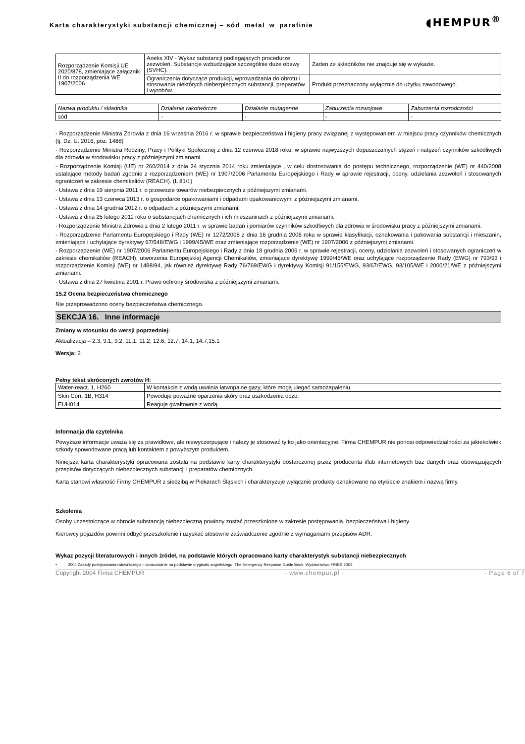Karta charakterystyki substancji chemicznej – sód_metal_w_parafinie
◖HEMPUR<sup>®</sup>
| Rozporządzenie Komisji UE 2020/878, zmieniające załącznik II do rozporządzenia WE 1907/2006 | Aneks XIV - Wykaz substancji podlegających procedurze zezwoleń. Substancje wzbudzające szczególnie duże obawy (SVHC). | Żaden ze składników nie znajduje się w wykazie. |
| | Ograniczenia dotyczące produkcji, wprowadzania do obrotu i stosowania niektórych niebezpiecznych substancji, preparatów i wyrobów. | Produkt przeznaczony wyłącznie do użytku zawodowego. |
| Nazwa produktu / składnika | Działanie rakotwórcze | Działanie mutagenne | Zaburzenia rozwojowe | Zaburzenia rozrodczości |
| sód | - | - | - | - |
- Rozporządzenie Ministra Zdrowia z dnia 16 września 2016 r. w sprawie bezpieczeństwa i higieny pracy związanej z występowaniem w miejscu pracy czynników chemicznych (tj. Dz. U. 2016, poz. 1488)
- Rozporządzenie Ministra Rodziny, Pracy i Polityki Społecznej z dnia 12 czerwca 2018 roku, w sprawie najwyższych dopuszczalnych stężeń i natężeń czynników szkodliwych dla zdrowia w środowisku pracy z późniejszymi zmianami.
- Rozporządzenie Komisji (UE) nr 260/2014 z dnia 24 stycznia 2014 roku zmieniające , w celu dostosowania do postępu technicznego, rozporządzenie (WE) nr 440/2008 ustalające metody badań zgodnie z rozporządzeniem (WE) nr 1907/2006 Parlamentu Europejskiego i Rady w sprawie rejestracji, oceny, udzielania zezwoleń i stosowanych ograniczeń w zakresie chemikaliów (REACH). (L 81/1)
- Ustawa z dnia 19 sierpnia 2011 r. o przewozie towarów niebezpiecznych z późniejszymi zmianami.
- Ustawa z dnia 13 czerwca 2013 r. o gospodarce opakowaniami i odpadami opakowaniowymi z późniejszymi zmianami.
- Ustawa z dnia 14 grudnia 2012 r. o odpadach z późniejszymi zmianami.
- Ustawa z dnia 25 lutego 2011 roku o substancjach chemicznych i ich mieszaninach z późniejszymi zmianami.
- Rozporządzenie Ministra Zdrowia z dnia 2 lutego 2011 r. w sprawie badań i pomiarów czynników szkodliwych dla zdrowia w środowisku pracy z późniejszymi zmianami.
- Rozporządzenie Parlamentu Europejskiego i Rady (WE) nr 1272/2008 z dnia 16 grudnia 2008 roku w sprawie klasyfikacji, oznakowania i pakowania substancji i mieszanin, zmieniające i uchylające dyrektywy 67/548/EWG i 1999/45/WE oraz zmieniające rozporządzenie (WE) nr 1907/2006 z późniejszymi zmianami.
- Rozporządzenie (WE) nr 1907/2006 Parlamentu Europejskiego i Rady z dnia 18 grudnia 2006 r. w sprawie rejestracji, oceny, udzielania zezwoleń i stosowanych ograniczeń w zakresie chemikaliów (REACH), utworzenia Europejskiej Agencji Chemikaliów, zmieniające dyrektywę 1999/45/WE oraz uchylające rozporządzenie Rady (EWG) nr 793/93 i rozporządzenie Komisji (WE) nr 1488/94, jak również dyrektywę Rady 76/769/EWG i dyrektywy Komisji 91/155/EWG, 93/67/EWG, 93/105/WE i 2000/21/WE z późniejszymi zmianami.
- Ustawa z dnia 27 kwietnia 2001 r. Prawo ochrony środowiska z późniejszymi zmianami.
15.2 Ocena bezpieczeństwa chemicznego
Nie przeprowadzono oceny bezpieczeństwa chemicznego.
SEKCJA 16. Inne informacje
Zmiany w stosunku do wersji poprzedniej:
Aktualizacja – 2.3, 9.1, 9.2, 11.1, 11.2, 12.6, 12.7, 14.1, 14.7,15.1
Wersja: 2
Pełny tekst skróconych zwrotów H:
| Water-react. 1, H260 | W kontakcie z wodą uwalnia łatwopalne gazy, które mogą ulegać samozapaleniu. |
| Skin Corr. 1B, H314 | Powoduje poważne oparzenia skóry oraz uszkodzenia oczu. |
| EUH014 | Reaguje gwałtownie z wodą. |
Informacja dla czytelnika
Powyższe informacje uważa się za prawidłowe, ale niewyczerpujące i należy je stosować tylko jako orientacyjne. Firma CHEMPUR nie ponosi odpowiedzialności za jakiekolwiek szkody spowodowane pracą lub kontaktem z powyższym produktem.
Niniejsza karta charakterystyki opracowana została na podstawie karty charakterystyki dostarczonej przez producenta i/lub internetowych baz danych oraz obowiązujących przepisów dotyczących niebezpiecznych substancji i preparatów chemicznych.
Karta stanowi własność Firmy CHEMPUR z siedzibą w Piekarach Śląskich i charakteryzuje wyłącznie produkty oznakowane na etykiecie znakiem i nazwą firmy.
Szkolenia
Osoby uczestniczące w obrocie substancją niebezpieczną powinny zostać przeszkolone w zakresie postępowania, bezpieczeństwa i higieny.
Kierowcy pojazdów powinni odbyć przeszkolenie i uzyskać stosowne zaświadczenie zgodnie z wymaganiami przepisów ADR.
Wykaz pozycji literaturowych i innych źródeł, na podstawie których opracowano karty charakterystyk substancji niebezpiecznych
• 2004 Zasady postępowania ratowniczego – opracowanie na podstawie oryginału angielskiego: The Emergency Response Guide Book. Wydawnictwo FIREX 2004.
Copyright 2004 Firma CHEMPUR - www.chempur.pl - - Page 6 of 7